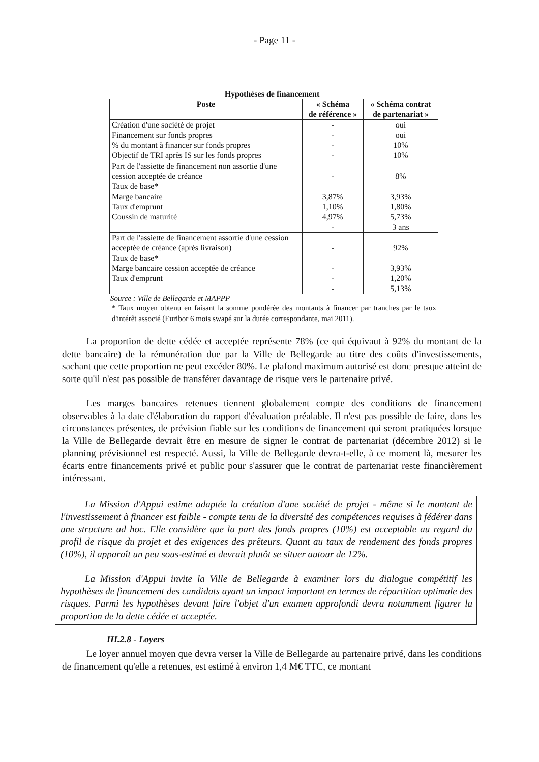- Page 11 -
Hypothèses de financement
| Poste | « Schéma de référence » | « Schéma contrat de partenariat » |
| --- | --- | --- |
| Création d'une société de projet Financement sur fonds propres % du montant à financer sur fonds propres Objectif de TRI après IS sur les fonds propres | - - - - | oui oui 10% 10% |
| Part de l'assiette de financement non assortie d'une cession acceptée de créance Taux de base* Marge bancaire Taux d'emprunt Coussin de maturité | - 3,87% 1,10% 4,97% - | 8% 3,93% 1,80% 5,73% 3 ans |
| Part de l'assiette de financement assortie d'une cession acceptée de créance (après livraison) Taux de base* Marge bancaire cession acceptée de créance Taux d'emprunt | - - - - | 92% 3,93% 1,20% 5,13% |
Source : Ville de Bellegarde et MAPPP
* Taux moyen obtenu en faisant la somme pondérée des montants à financer par tranches par le taux d'intérêt associé (Euribor 6 mois swapé sur la durée correspondante, mai 2011).
La proportion de dette cédée et acceptée représente 78% (ce qui équivaut à 92% du montant de la dette bancaire) de la rémunération due par la Ville de Bellegarde au titre des coûts d'investissements, sachant que cette proportion ne peut excéder 80%. Le plafond maximum autorisé est donc presque atteint de sorte qu'il n'est pas possible de transférer davantage de risque vers le partenaire privé.
Les marges bancaires retenues tiennent globalement compte des conditions de financement observables à la date d'élaboration du rapport d'évaluation préalable. Il n'est pas possible de faire, dans les circonstances présentes, de prévision fiable sur les conditions de financement qui seront pratiquées lorsque la Ville de Bellegarde devrait être en mesure de signer le contrat de partenariat (décembre 2012) si le planning prévisionnel est respecté. Aussi, la Ville de Bellegarde devra-t-elle, à ce moment là, mesurer les écarts entre financements privé et public pour s'assurer que le contrat de partenariat reste financièrement intéressant.
La Mission d'Appui estime adaptée la création d'une société de projet - même si le montant de l'investissement à financer est faible - compte tenu de la diversité des compétences requises à fédérer dans une structure ad hoc. Elle considère que la part des fonds propres (10%) est acceptable au regard du profil de risque du projet et des exigences des prêteurs. Quant au taux de rendement des fonds propres (10%), il apparaît un peu sous-estimé et devrait plutôt se situer autour de 12%.
La Mission d'Appui invite la Ville de Bellegarde à examiner lors du dialogue compétitif les hypothèses de financement des candidats ayant un impact important en termes de répartition optimale des risques. Parmi les hypothèses devant faire l'objet d'un examen approfondi devra notamment figurer la proportion de la dette cédée et acceptée.
III.2.8 - Loyers
Le loyer annuel moyen que devra verser la Ville de Bellegarde au partenaire privé, dans les conditions de financement qu'elle a retenues, est estimé à environ 1,4 M€ TTC, ce montant